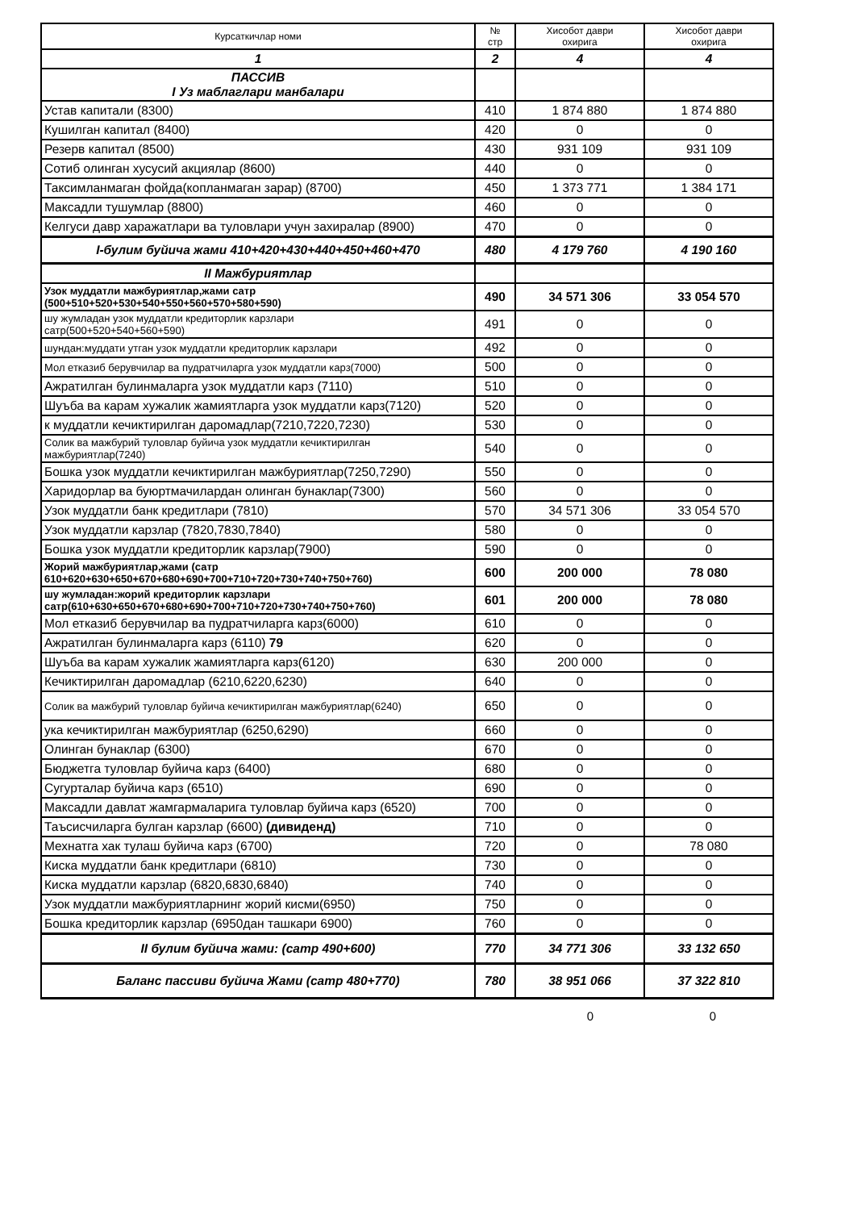| Курсаткичлар номи | № стр | Хисобот даври охирига | Хисобот даври охирига |
| --- | --- | --- | --- |
| 1 | 2 | 4 | 4 |
| ПАССИВ I Уз маблаглари манбалари | | | |
| Устав капитали (8300) | 410 | 1 874 880 | 1 874 880 |
| Кушилган капитал (8400) | 420 | 0 | 0 |
| Резерв капитал (8500) | 430 | 931 109 | 931 109 |
| Сотиб олинган хусусий акциялар (8600) | 440 | 0 | 0 |
| Таксимланмаган фойда(копланмаган зарар) (8700) | 450 | 1 373 771 | 1 384 171 |
| Максадли тушумлар (8800) | 460 | 0 | 0 |
| Келгуси давр харажатлари ва туловлари учун захиралар (8900) | 470 | 0 | 0 |
| I-булим буйича жами 410+420+430+440+450+460+470 | 480 | 4 179 760 | 4 190 160 |
| II Мажбуриятлар | | | |
| Узок муддатли мажбуриятлар,жами сатр (500+510+520+530+540+550+560+570+580+590) | 490 | 34 571 306 | 33 054 570 |
| шу жумладан узок муддатли кредиторлик карзлари сатр(500+520+540+560+590) | 491 | 0 | 0 |
| шундан:муддати утган узок муддатли кредиторлик карзлари | 492 | 0 | 0 |
| Мол етказиб берувчилар ва пудратчиларга узок муддатли карз(7000) | 500 | 0 | 0 |
| Ажратилган булинмаларга узок муддатли карз (7110) | 510 | 0 | 0 |
| Шуъба ва карам хужалик жамиятларга узок муддатли карз(7120) | 520 | 0 | 0 |
| к муддатли кечиктирилган даромадлар(7210,7220,7230) | 530 | 0 | 0 |
| Солик ва мажбурий туловлар буйича узок муддатли кечиктирилган мажбуриятлар(7240) | 540 | 0 | 0 |
| Бошка узок муддатли кечиктирилган мажбуриятлар(7250,7290) | 550 | 0 | 0 |
| Харидорлар ва буюртмачилардан олинган бунаклар(7300) | 560 | 0 | 0 |
| Узок муддатли банк кредитлари (7810) | 570 | 34 571 306 | 33 054 570 |
| Узок муддатли карзлар (7820,7830,7840) | 580 | 0 | 0 |
| Бошка узок муддатли кредиторлик карзлар(7900) | 590 | 0 | 0 |
| Жорий мажбуриятлар,жами (сатр 610+620+630+650+670+680+690+700+710+720+730+740+750+760) | 600 | 200 000 | 78 080 |
| шу жумладан:жорий кредиторлик карзлари сатр(610+630+650+670+680+690+700+710+720+730+740+750+760) | 601 | 200 000 | 78 080 |
| Мол етказиб берувчилар ва пудратчиларга карз(6000) | 610 | 0 | 0 |
| Ажратилган булинмаларга карз (6110) 79 | 620 | 0 | 0 |
| Шуъба ва карам хужалик жамиятларга карз(6120) | 630 | 200 000 | 0 |
| Кечиктирилган даромадлар (6210,6220,6230) | 640 | 0 | 0 |
| Солик ва мажбурий туловлар буйича кечиктирилган мажбуриятлар(6240) | 650 | 0 | 0 |
| ука кечиктирилган мажбуриятлар (6250,6290) | 660 | 0 | 0 |
| Олинган бунаклар (6300) | 670 | 0 | 0 |
| Бюджетга туловлар буйича карз (6400) | 680 | 0 | 0 |
| Сугурталар буйича карз (6510) | 690 | 0 | 0 |
| Максадли давлат жамгармаларига туловлар буйича карз (6520) | 700 | 0 | 0 |
| Таъсисчиларга булган карзлар (6600) (дивиденд) | 710 | 0 | 0 |
| Мехнатга хак тулаш буйича карз (6700) | 720 | 0 | 78 080 |
| Киска муддатли банк кредитлари (6810) | 730 | 0 | 0 |
| Киска муддатли карзлар (6820,6830,6840) | 740 | 0 | 0 |
| Узок муддатли мажбуриятларнинг жорий кисми(6950) | 750 | 0 | 0 |
| Бошка кредиторлик карзлар (6950дан ташкари 6900) | 760 | 0 | 0 |
| II булим буйича жами: (сатр 490+600) | 770 | 34 771 306 | 33 132 650 |
| Баланс пассиви буйича Жами (сатр 480+770) | 780 | 38 951 066 | 37 322 810 |
0 0